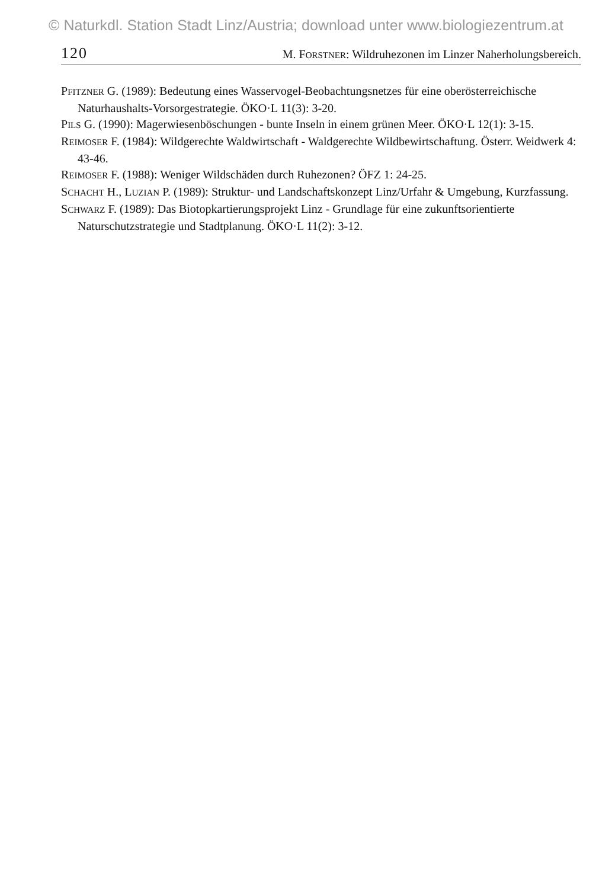© Naturkdl. Station Stadt Linz/Austria; download unter www.biologiezentrum.at
120 M. FORSTNER: Wildruhezonen im Linzer Naherholungsbereich.
PFITZNER G. (1989): Bedeutung eines Wasservogel-Beobachtungsnetzes für eine oberösterreichische Naturhaushalts-Vorsorgestrategie. ÖKO·L 11(3): 3-20.
PILS G. (1990): Magerwiesenböschungen - bunte Inseln in einem grünen Meer. ÖKO·L 12(1): 3-15.
REIMOSER F. (1984): Wildgerechte Waldwirtschaft - Waldgerechte Wildbewirtschaftung. Österr. Weidwerk 4: 43-46.
REIMOSER F. (1988): Weniger Wildschäden durch Ruhezonen? ÖFZ 1: 24-25.
SCHACHT H., LUZIAN P. (1989): Struktur- und Landschaftskonzept Linz/Urfahr & Umgebung, Kurzfassung.
SCHWARZ F. (1989): Das Biotopkartierungsprojekt Linz - Grundlage für eine zukunftsorientierte Naturschutzstrategie und Stadtplanung. ÖKO·L 11(2): 3-12.